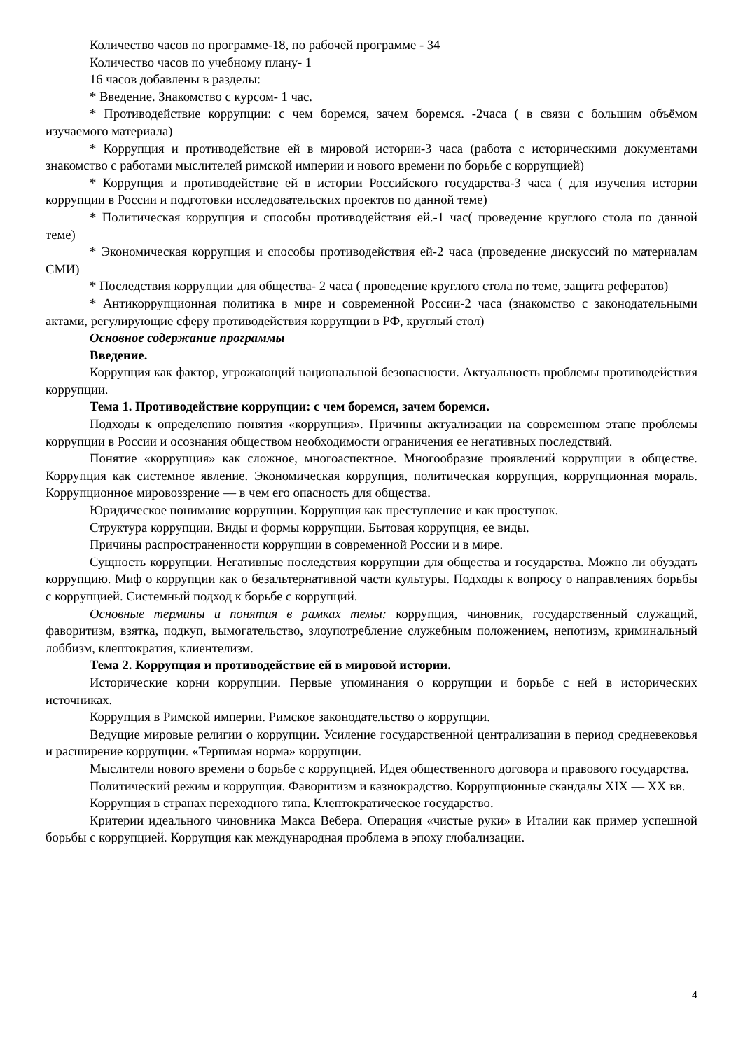Количество часов по программе-18, по рабочей программе - 34
Количество часов по учебному плану- 1
16 часов добавлены в разделы:
* Введение. Знакомство с курсом- 1 час.
* Противодействие коррупции: с чем боремся, зачем боремся. -2часа ( в связи с большим объёмом изучаемого материала)
* Коррупция и противодействие ей в мировой истории-3 часа (работа с историческими документами знакомство с работами мыслителей римской империи и нового времени по борьбе с коррупцией)
* Коррупция и противодействие ей в истории Российского государства-3 часа ( для изучения истории коррупции в России и подготовки исследовательских проектов по данной теме)
* Политическая коррупция и способы противодействия ей.-1 час( проведение круглого стола по данной теме)
* Экономическая коррупция и способы противодействия ей-2 часа (проведение дискуссий по материалам СМИ)
* Последствия коррупции для общества- 2 часа ( проведение круглого стола по теме, защита рефератов)
* Антикоррупционная политика в мире и современной России-2 часа (знакомство с законодательными актами, регулирующие сферу противодействия коррупции в РФ, круглый стол)
Основное содержание программы
Введение.
Коррупция как фактор, угрожающий национальной безопасности. Актуальность проблемы противодействия коррупции.
Тема 1. Противодействие коррупции: с чем боремся, зачем боремся.
Подходы к определению понятия «коррупция». Причины актуализации на современном этапе проблемы коррупции в России и осознания обществом необходимости ограничения ее негативных последствий.
Понятие «коррупция» как сложное, многоаспектное. Многообразие проявлений коррупции в обществе. Коррупция как системное явление. Экономическая коррупция, политическая коррупция, коррупционная мораль. Коррупционное мировоззрение — в чем его опасность для общества.
Юридическое понимание коррупции. Коррупция как преступление и как проступок.
Структура коррупции. Виды и формы коррупции. Бытовая коррупция, ее виды.
Причины распространенности коррупции в современной России и в мире.
Сущность коррупции. Негативные последствия коррупции для общества и государства. Можно ли обуздать коррупцию. Миф о коррупции как о безальтернативной части культуры. Подходы к вопросу о направлениях борьбы с коррупцией. Системный подход к борьбе с коррупций.
Основные термины и понятия в рамках темы: коррупция, чиновник, государственный служащий, фаворитизм, взятка, подкуп, вымогательство, злоупотребление служебным положением, непотизм, криминальный лоббизм, клептократия, клиентелизм.
Тема 2. Коррупция и противодействие ей в мировой истории.
Исторические корни коррупции. Первые упоминания о коррупции и борьбе с ней в исторических источниках.
Коррупция в Римской империи. Римское законодательство о коррупции.
Ведущие мировые религии о коррупции. Усиление государственной централизации в период средневековья и расширение коррупции. «Терпимая норма» коррупции.
Мыслители нового времени о борьбе с коррупцией. Идея общественного договора и правового государства.
Политический режим и коррупция. Фаворитизм и казнокрадство. Коррупционные скандалы XIX — XX вв.
Коррупция в странах переходного типа. Клептократическое государство.
Критерии идеального чиновника Макса Вебера. Операция «чистые руки» в Италии как пример успешной борьбы с коррупцией. Коррупция как международная проблема в эпоху глобализации.
4